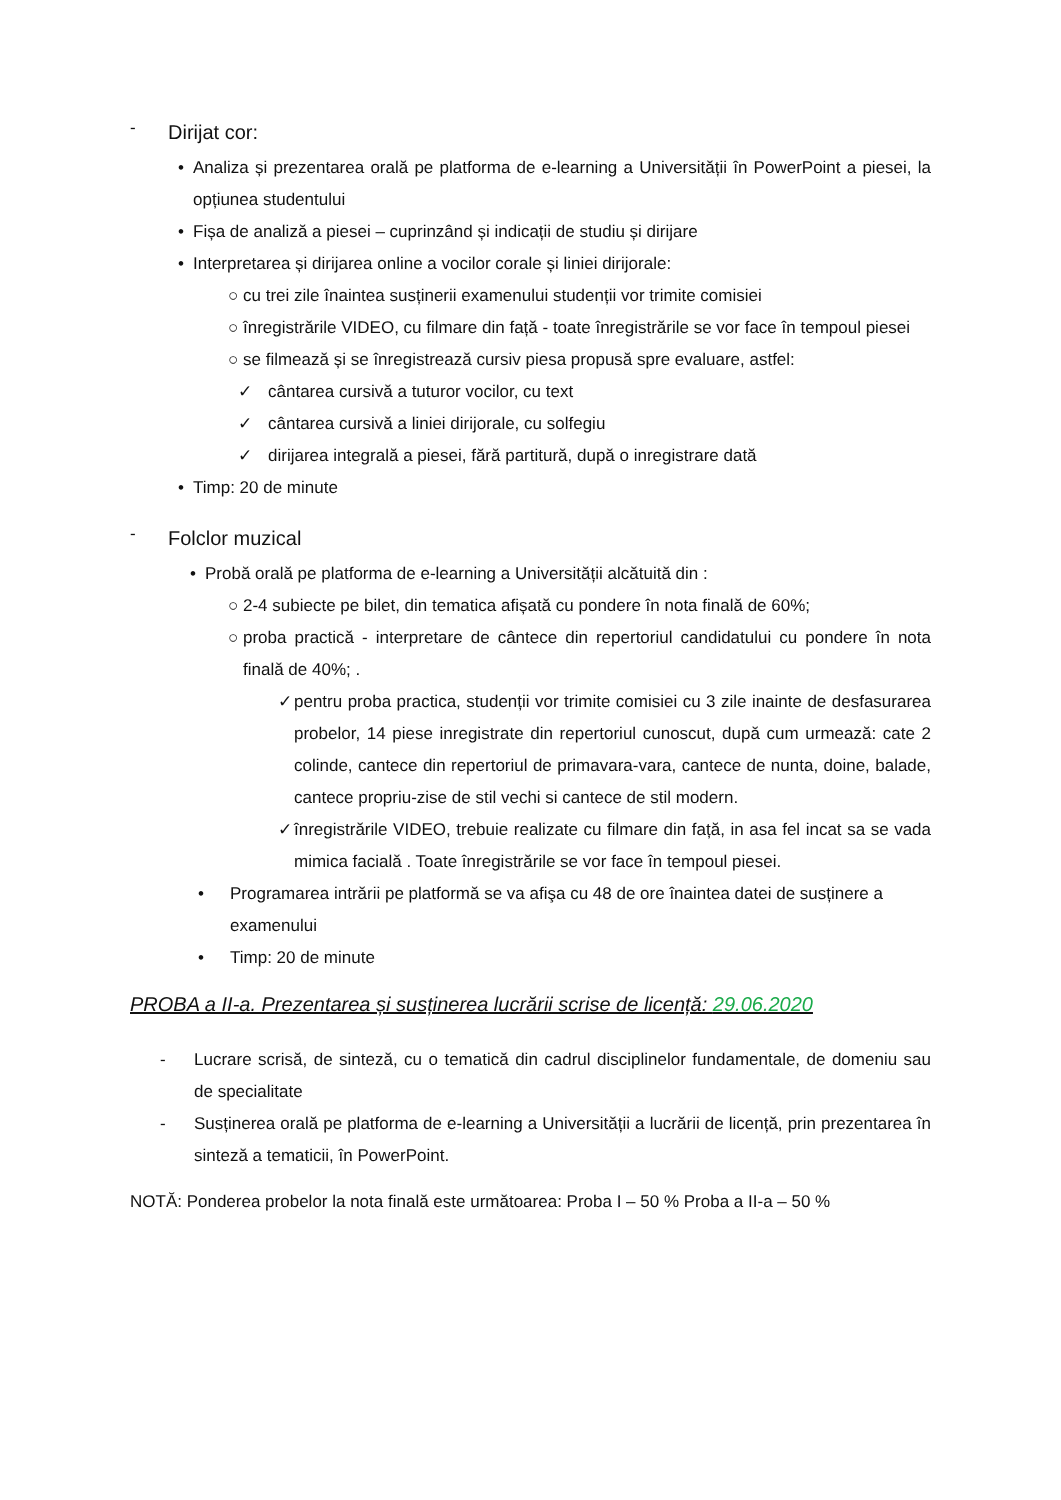-
Dirijat cor:
• Analiza și prezentarea orală pe platforma de e-learning a Universității în PowerPoint a piesei, la opțiunea studentului
• Fișa de analiză a piesei – cuprinzând și indicații de studiu și dirijare
• Interpretarea și dirijarea online a vocilor corale și liniei dirijorale:
○ cu trei zile înaintea susținerii examenului studenții vor trimite comisiei
○ înregistrările VIDEO, cu filmare din față - toate înregistrările se vor face în tempoul piesei
○ se filmează și se înregistrează cursiv piesa propusă spre evaluare, astfel:
✓ cântarea cursivă a tuturor vocilor, cu text
✓ cântarea cursivă a liniei dirijorale, cu solfegiu
✓ dirijarea integrală a piesei, fără partitură, după o inregistrare dată
• Timp: 20 de minute
-
Folclor muzical
• Probă orală pe platforma de e-learning a Universității alcătuită din :
○ 2-4 subiecte pe bilet, din tematica afișată cu pondere în nota finală de 60%;
○ proba practică - interpretare de cântece din repertoriul candidatului cu pondere în nota finală de 40%; .
✓ pentru proba practica, studenții vor trimite comisiei cu 3 zile inainte de desfasurarea probelor, 14 piese inregistrate din repertoriul cunoscut, după cum urmează: cate 2 colinde, cantece din repertoriul de primavara-vara, cantece de nunta, doine, balade, cantece propriu-zise de stil vechi si cantece de stil modern.
✓ înregistrările VIDEO, trebuie realizate cu filmare din față, in asa fel incat sa se vada mimica facială . Toate înregistrările se vor face în tempoul piesei.
• Programarea intrării pe platformă se va afişa cu 48 de ore înaintea datei de susținere a examenului
• Timp: 20 de minute
PROBA a II-a. Prezentarea și susținerea lucrării scrise de licență: 29.06.2020
- Lucrare scrisă, de sinteză, cu o tematică din cadrul disciplinelor fundamentale, de domeniu sau de specialitate
- Susținerea orală pe platforma de e-learning a Universității a lucrării de licență, prin prezentarea în sinteză a tematicii, în PowerPoint.
NOTĂ: Ponderea probelor la nota finală este următoarea: Proba I – 50 % Proba a II-a – 50 %